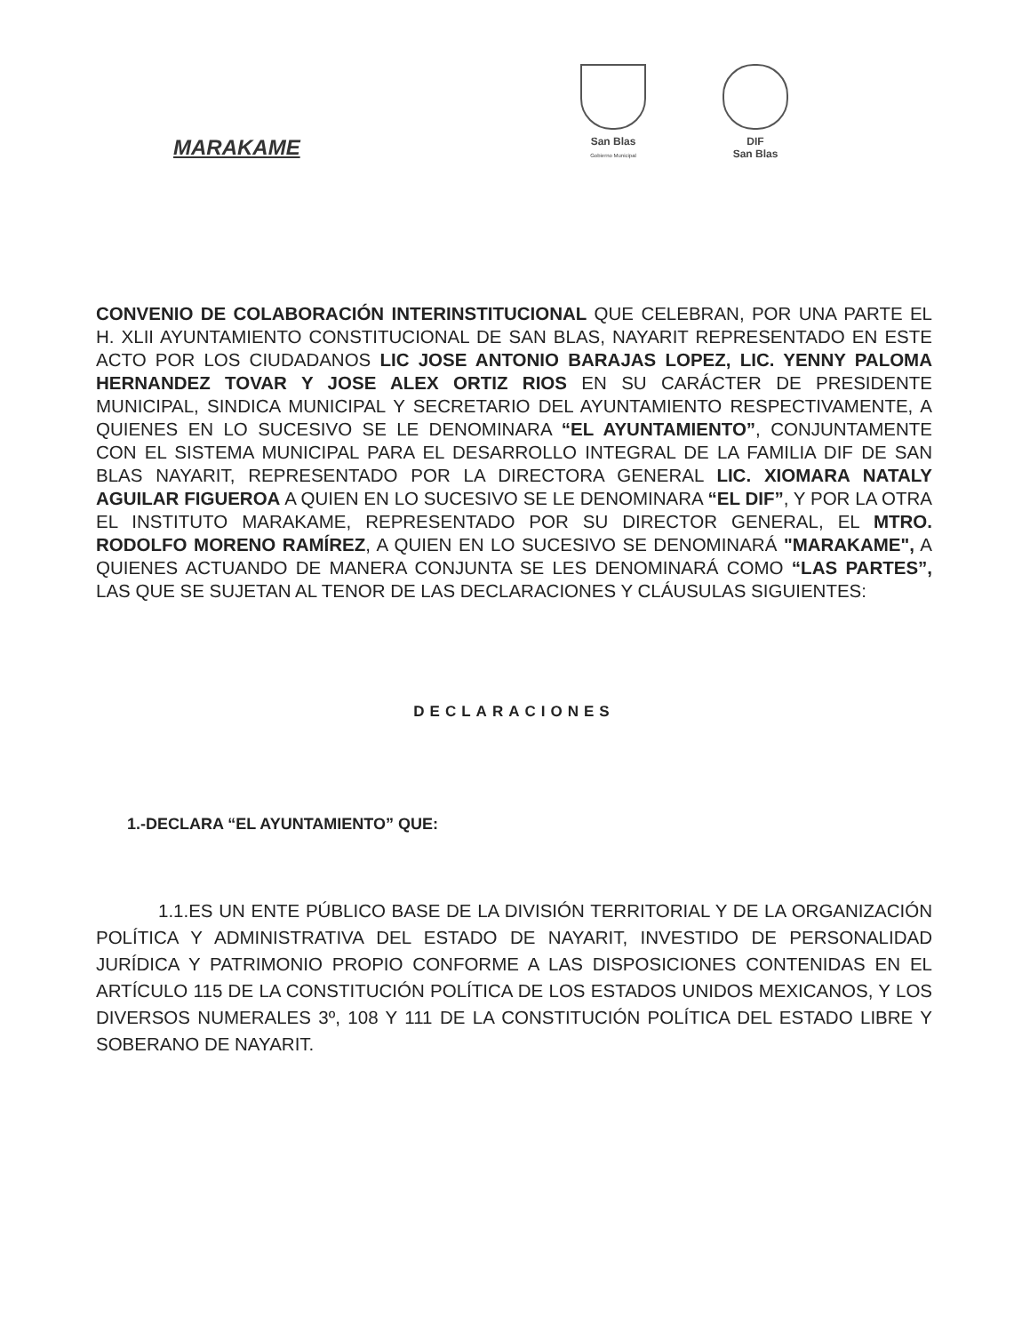MARAKAME
San Blas
Gobierno Municipal
DIF
San Blas
CONVENIO DE COLABORACIÓN INTERINSTITUCIONAL QUE CELEBRAN, POR UNA PARTE EL H. XLII AYUNTAMIENTO CONSTITUCIONAL DE SAN BLAS, NAYARIT REPRESENTADO EN ESTE ACTO POR LOS CIUDADANOS LIC JOSE ANTONIO BARAJAS LOPEZ, LIC. YENNY PALOMA HERNANDEZ TOVAR Y JOSE ALEX ORTIZ RIOS EN SU CARÁCTER DE PRESIDENTE MUNICIPAL, SINDICA MUNICIPAL Y SECRETARIO DEL AYUNTAMIENTO RESPECTIVAMENTE, A QUIENES EN LO SUCESIVO SE LE DENOMINARA “EL AYUNTAMIENTO”, CONJUNTAMENTE CON EL SISTEMA MUNICIPAL PARA EL DESARROLLO INTEGRAL DE LA FAMILIA DIF DE SAN BLAS NAYARIT, REPRESENTADO POR LA DIRECTORA GENERAL LIC. XIOMARA NATALY AGUILAR FIGUEROA A QUIEN EN LO SUCESIVO SE LE DENOMINARA “EL DIF”, Y POR LA OTRA EL INSTITUTO MARAKAME, REPRESENTADO POR SU DIRECTOR GENERAL, EL MTRO. RODOLFO MORENO RAMÍREZ, A QUIEN EN LO SUCESIVO SE DENOMINARÁ "MARAKAME", A QUIENES ACTUANDO DE MANERA CONJUNTA SE LES DENOMINARÁ COMO “LAS PARTES”, LAS QUE SE SUJETAN AL TENOR DE LAS DECLARACIONES Y CLÁUSULAS SIGUIENTES:
DECLARACIONES
1.-DECLARA “EL AYUNTAMIENTO” QUE:
1.1.ES UN ENTE PÚBLICO BASE DE LA DIVISIÓN TERRITORIAL Y DE LA ORGANIZACIÓN POLÍTICA Y ADMINISTRATIVA DEL ESTADO DE NAYARIT, INVESTIDO DE PERSONALIDAD JURÍDICA Y PATRIMONIO PROPIO CONFORME A LAS DISPOSICIONES CONTENIDAS EN EL ARTÍCULO 115 DE LA CONSTITUCIÓN POLÍTICA DE LOS ESTADOS UNIDOS MEXICANOS, Y LOS DIVERSOS NUMERALES 3º, 108 Y 111 DE LA CONSTITUCIÓN POLÍTICA DEL ESTADO LIBRE Y SOBERANO DE NAYARIT.